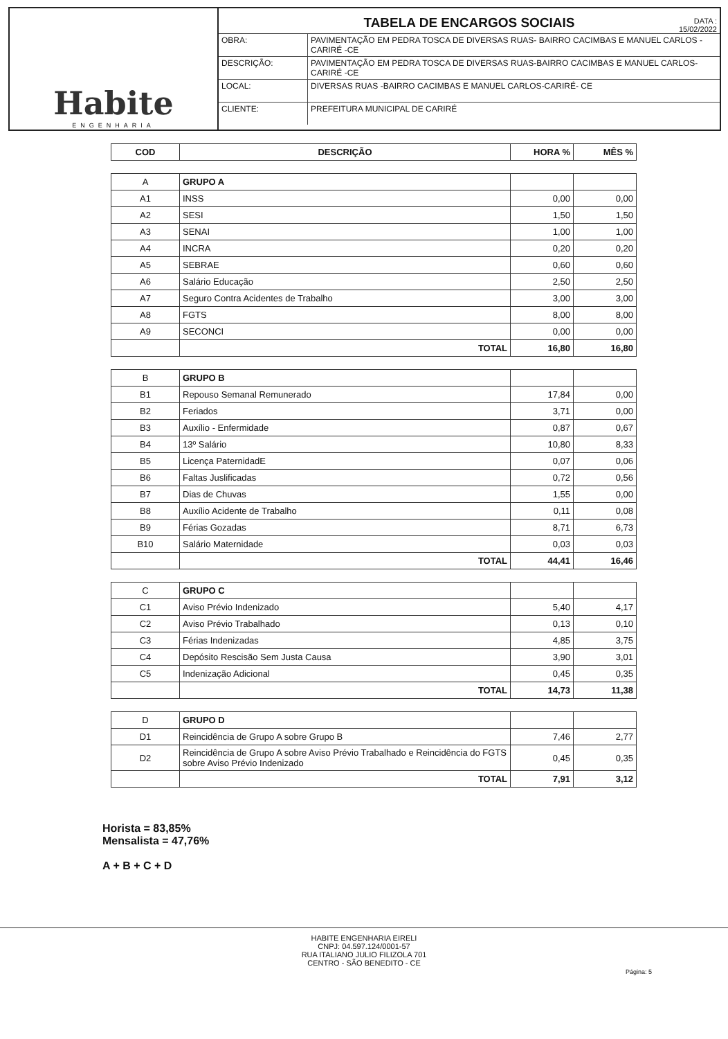Habite
ENGENHARIA
TABELA DE ENCARGOS SOCIAIS
DATA :
15/02/2022
| OBRA: | PAVIMENTAÇÃO EM PEDRA TOSCA DE DIVERSAS RUAS- BAIRRO CACIMBAS E MANUEL CARLOS -CARIRÉ -CE |
| DESCRIÇÃO: | PAVIMENTAÇÃO EM PEDRA TOSCA DE DIVERSAS RUAS-BAIRRO CACIMBAS E MANUEL CARLOS- CARIRÉ -CE |
| LOCAL: | DIVERSAS RUAS -BAIRRO CACIMBAS E MANUEL CARLOS-CARIRÉ- CE |
| CLIENTE: | PREFEITURA MUNICIPAL DE CARIRÉ |
| COD | DESCRIÇÃO | HORA % | MÊS % |
| --- | --- | --- | --- |
| A | GRUPO A | | |
| A1 | INSS | 0,00 | 0,00 |
| A2 | SESI | 1,50 | 1,50 |
| A3 | SENAI | 1,00 | 1,00 |
| A4 | INCRA | 0,20 | 0,20 |
| A5 | SEBRAE | 0,60 | 0,60 |
| A6 | Salário Educação | 2,50 | 2,50 |
| A7 | Seguro Contra Acidentes de Trabalho | 3,00 | 3,00 |
| A8 | FGTS | 8,00 | 8,00 |
| A9 | SECONCI | 0,00 | 0,00 |
| | TOTAL | 16,80 | 16,80 |
| B | GRUPO B | | |
| B1 | Repouso Semanal Remunerado | 17,84 | 0,00 |
| B2 | Feriados | 3,71 | 0,00 |
| B3 | Auxílio - Enfermidade | 0,87 | 0,67 |
| B4 | 13º Salário | 10,80 | 8,33 |
| B5 | Licença PaternidadE | 0,07 | 0,06 |
| B6 | Faltas Juslificadas | 0,72 | 0,56 |
| B7 | Dias de Chuvas | 1,55 | 0,00 |
| B8 | Auxílio Acidente de Trabalho | 0,11 | 0,08 |
| B9 | Férias Gozadas | 8,71 | 6,73 |
| B10 | Salário Maternidade | 0,03 | 0,03 |
| | TOTAL | 44,41 | 16,46 |
| C | GRUPO C | | |
| C1 | Aviso Prévio Indenizado | 5,40 | 4,17 |
| C2 | Aviso Prévio Trabalhado | 0,13 | 0,10 |
| C3 | Férias Indenizadas | 4,85 | 3,75 |
| C4 | Depósito Rescisão Sem Justa Causa | 3,90 | 3,01 |
| C5 | Indenização Adicional | 0,45 | 0,35 |
| | TOTAL | 14,73 | 11,38 |
| D | GRUPO D | | |
| D1 | Reincidência de Grupo A sobre Grupo B | 7,46 | 2,77 |
| D2 | Reincidência de Grupo A sobre Aviso Prévio Trabalhado e Reincidência do FGTS sobre Aviso Prévio Indenizado | 0,45 | 0,35 |
| | TOTAL | 7,91 | 3,12 |
Horista = 83,85%
Mensalista = 47,76%
A + B + C + D
HABITE ENGENHARIA EIRELI
CNPJ: 04.597.124/0001-57
RUA ITALIANO JULIO FILIZOLA 701
CENTRO - SÃO BENEDITO - CE
Página: 5